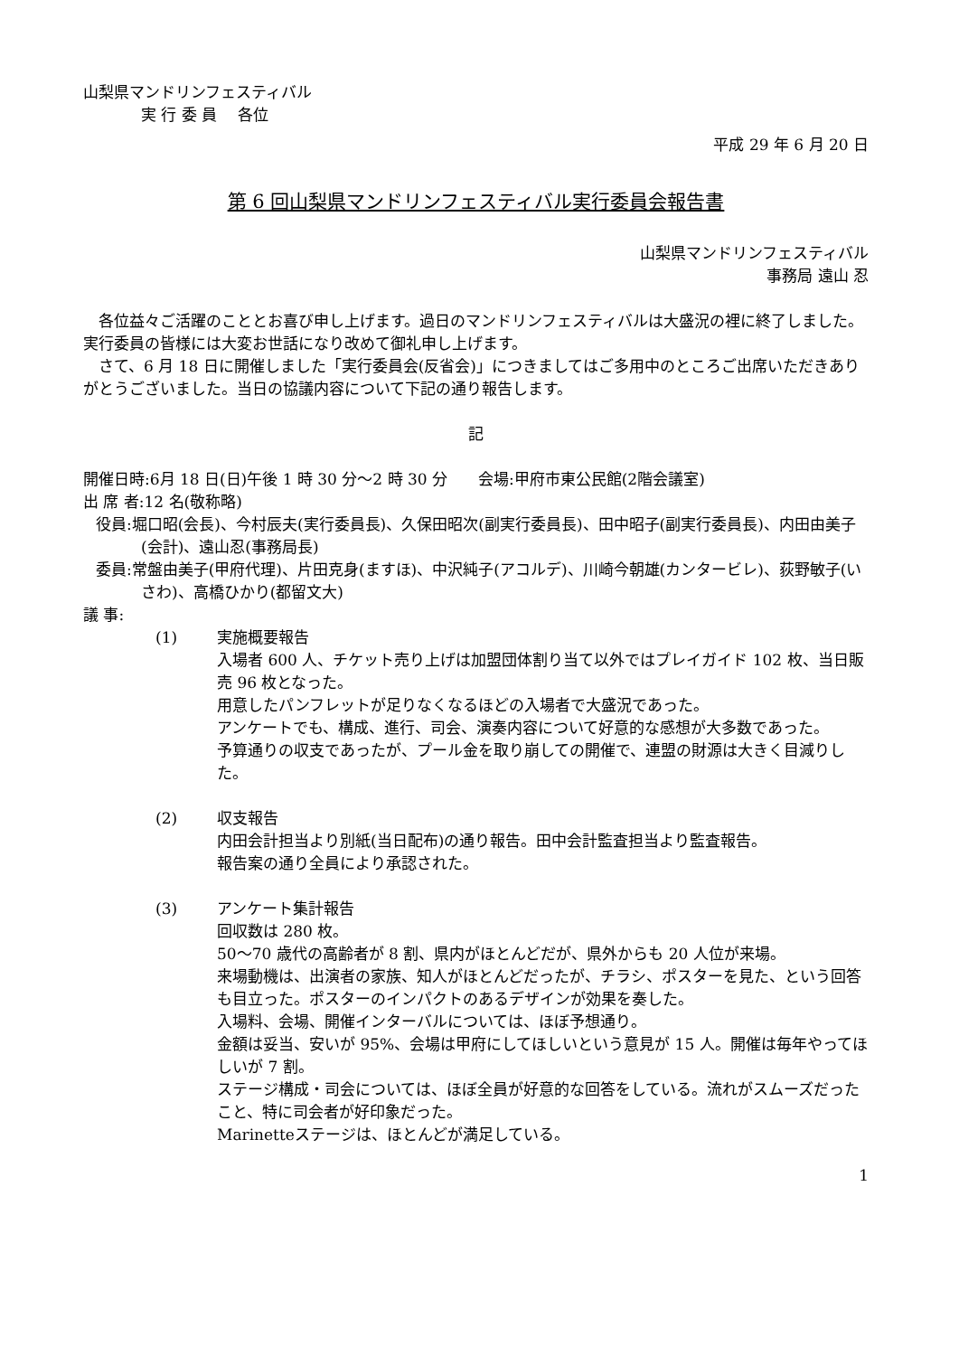山梨県マンドリンフェスティバル
実 行 委 員　 各位
平成 29 年 6 月 20 日
第 6 回山梨県マンドリンフェスティバル実行委員会報告書
山梨県マンドリンフェスティバル
事務局 遠山 忍
　各位益々ご活躍のこととお喜び申し上げます。過日のマンドリンフェスティバルは大盛況の裡に終了しました。実行委員の皆様には大変お世話になり改めて御礼申し上げます。
　さて、6 月 18 日に開催しました「実行委員会(反省会)」につきましてはご多用中のところご出席いただきありがとうございました。当日の協議内容について下記の通り報告します。
記
開催日時:6月 18 日(日)午後 1 時 30 分～2 時 30 分　　会場:甲府市東公民館(2階会議室)
出 席 者:12 名(敬称略)
役員:堀口昭(会長)、今村辰夫(実行委員長)、久保田昭次(副実行委員長)、田中昭子(副実行委員長)、内田由美子(会計)、遠山忍(事務局長)
委員:常盤由美子(甲府代理)、片田克身(ますほ)、中沢純子(アコルデ)、川崎今朝雄(カンタービレ)、荻野敏子(いさわ)、高橋ひかり(都留文大)
議 事:
(1) 実施概要報告
入場者 600 人、チケット売り上げは加盟団体割り当て以外ではプレイガイド 102 枚、当日販売 96 枚となった。
用意したパンフレットが足りなくなるほどの入場者で大盛況であった。
アンケートでも、構成、進行、司会、演奏内容について好意的な感想が大多数であった。
予算通りの収支であったが、プール金を取り崩しての開催で、連盟の財源は大きく目減りした。
(2) 収支報告
内田会計担当より別紙(当日配布)の通り報告。田中会計監査担当より監査報告。
報告案の通り全員により承認された。
(3) アンケート集計報告
回収数は 280 枚。
50～70 歳代の高齢者が 8 割、県内がほとんどだが、県外からも 20 人位が来場。
来場動機は、出演者の家族、知人がほとんどだったが、チラシ、ポスターを見た、という回答も目立った。ポスターのインパクトのあるデザインが効果を奏した。
入場料、会場、開催インターバルについては、ほぼ予想通り。
金額は妥当、安いが 95%、会場は甲府にしてほしいという意見が 15 人。開催は毎年やってほしいが 7 割。
ステージ構成・司会については、ほぼ全員が好意的な回答をしている。流れがスムーズだったこと、特に司会者が好印象だった。
Marinetteステージは、ほとんどが満足している。
1